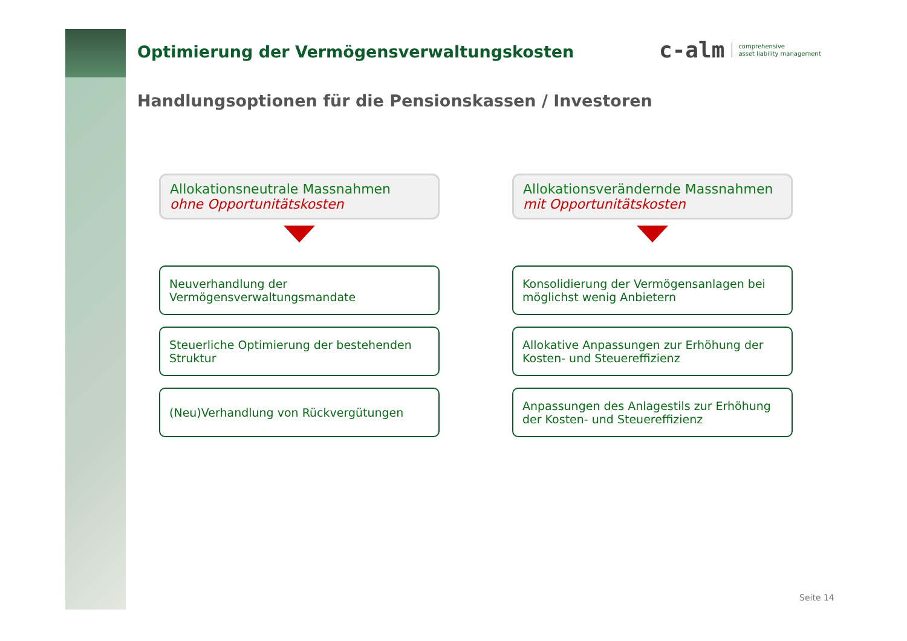c-alm comprehensive
asset liability management
Optimierung der Vermögensverwaltungskosten
Handlungsoptionen für die Pensionskassen / Investoren
Allokationsneutrale Massnahmen
ohne Opportunitätskosten
Neuverhandlung der Vermögensverwaltungsmandate
Steuerliche Optimierung der bestehenden Struktur
(Neu)Verhandlung von Rückvergütungen
Allokationsverändernde Massnahmen
mit Opportunitätskosten
Konsolidierung der Vermögensanlagen bei möglichst wenig Anbietern
Allokative Anpassungen zur Erhöhung der Kosten- und Steuereffizienz
Anpassungen des Anlagestils zur Erhöhung der Kosten- und Steuereffizienz
Seite 14